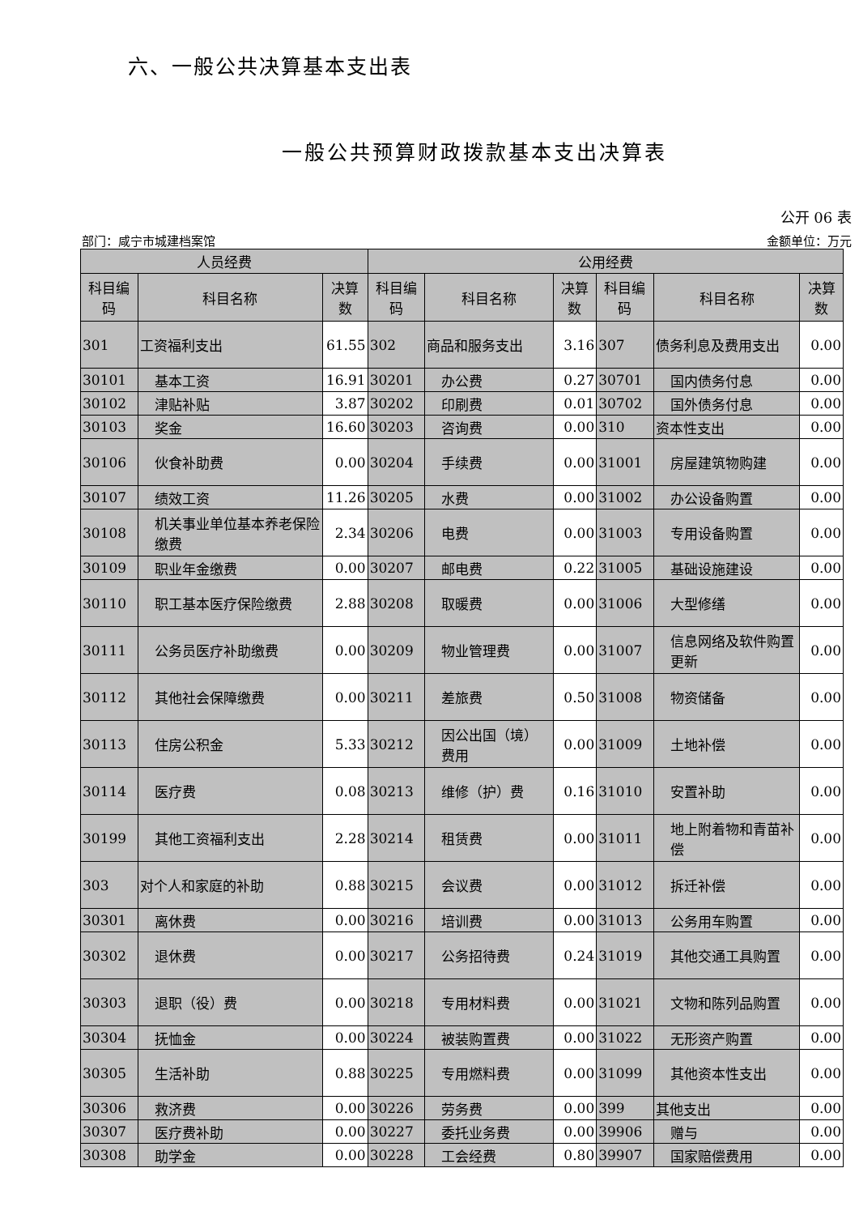六、一般公共决算基本支出表
一般公共预算财政拨款基本支出决算表
公开 06 表
部门：咸宁市城建档案馆 金额单位：万元
| 人员经费 | | | 公用经费 | | | | | |
| --- | --- | --- | --- | --- | --- | --- | --- | --- |
| 科目编码 | 科目名称 | 决算数 | 科目编码 | 科目名称 | 决算数 | 科目编码 | 科目名称 | 决算数 |
| 301 | 工资福利支出 | 61.55 | 302 | 商品和服务支出 | 3.16 | 307 | 债务利息及费用支出 | 0.00 |
| 30101 | 基本工资 | 16.91 | 30201 | 办公费 | 0.27 | 30701 | 国内债务付息 | 0.00 |
| 30102 | 津贴补贴 | 3.87 | 30202 | 印刷费 | 0.01 | 30702 | 国外债务付息 | 0.00 |
| 30103 | 奖金 | 16.60 | 30203 | 咨询费 | 0.00 | 310 | 资本性支出 | 0.00 |
| 30106 | 伙食补助费 | 0.00 | 30204 | 手续费 | 0.00 | 31001 | 房屋建筑物购建 | 0.00 |
| 30107 | 绩效工资 | 11.26 | 30205 | 水费 | 0.00 | 31002 | 办公设备购置 | 0.00 |
| 30108 | 机关事业单位基本养老保险缴费 | 2.34 | 30206 | 电费 | 0.00 | 31003 | 专用设备购置 | 0.00 |
| 30109 | 职业年金缴费 | 0.00 | 30207 | 邮电费 | 0.22 | 31005 | 基础设施建设 | 0.00 |
| 30110 | 职工基本医疗保险缴费 | 2.88 | 30208 | 取暖费 | 0.00 | 31006 | 大型修缮 | 0.00 |
| 30111 | 公务员医疗补助缴费 | 0.00 | 30209 | 物业管理费 | 0.00 | 31007 | 信息网络及软件购置更新 | 0.00 |
| 30112 | 其他社会保障缴费 | 0.00 | 30211 | 差旅费 | 0.50 | 31008 | 物资储备 | 0.00 |
| 30113 | 住房公积金 | 5.33 | 30212 | 因公出国（境）费用 | 0.00 | 31009 | 土地补偿 | 0.00 |
| 30114 | 医疗费 | 0.08 | 30213 | 维修（护）费 | 0.16 | 31010 | 安置补助 | 0.00 |
| 30199 | 其他工资福利支出 | 2.28 | 30214 | 租赁费 | 0.00 | 31011 | 地上附着物和青苗补偿 | 0.00 |
| 303 | 对个人和家庭的补助 | 0.88 | 30215 | 会议费 | 0.00 | 31012 | 拆迁补偿 | 0.00 |
| 30301 | 离休费 | 0.00 | 30216 | 培训费 | 0.00 | 31013 | 公务用车购置 | 0.00 |
| 30302 | 退休费 | 0.00 | 30217 | 公务招待费 | 0.24 | 31019 | 其他交通工具购置 | 0.00 |
| 30303 | 退职（役）费 | 0.00 | 30218 | 专用材料费 | 0.00 | 31021 | 文物和陈列品购置 | 0.00 |
| 30304 | 抚恤金 | 0.00 | 30224 | 被装购置费 | 0.00 | 31022 | 无形资产购置 | 0.00 |
| 30305 | 生活补助 | 0.88 | 30225 | 专用燃料费 | 0.00 | 31099 | 其他资本性支出 | 0.00 |
| 30306 | 救济费 | 0.00 | 30226 | 劳务费 | 0.00 | 399 | 其他支出 | 0.00 |
| 30307 | 医疗费补助 | 0.00 | 30227 | 委托业务费 | 0.00 | 39906 | 赠与 | 0.00 |
| 30308 | 助学金 | 0.00 | 30228 | 工会经费 | 0.80 | 39907 | 国家赔偿费用 | 0.00 |